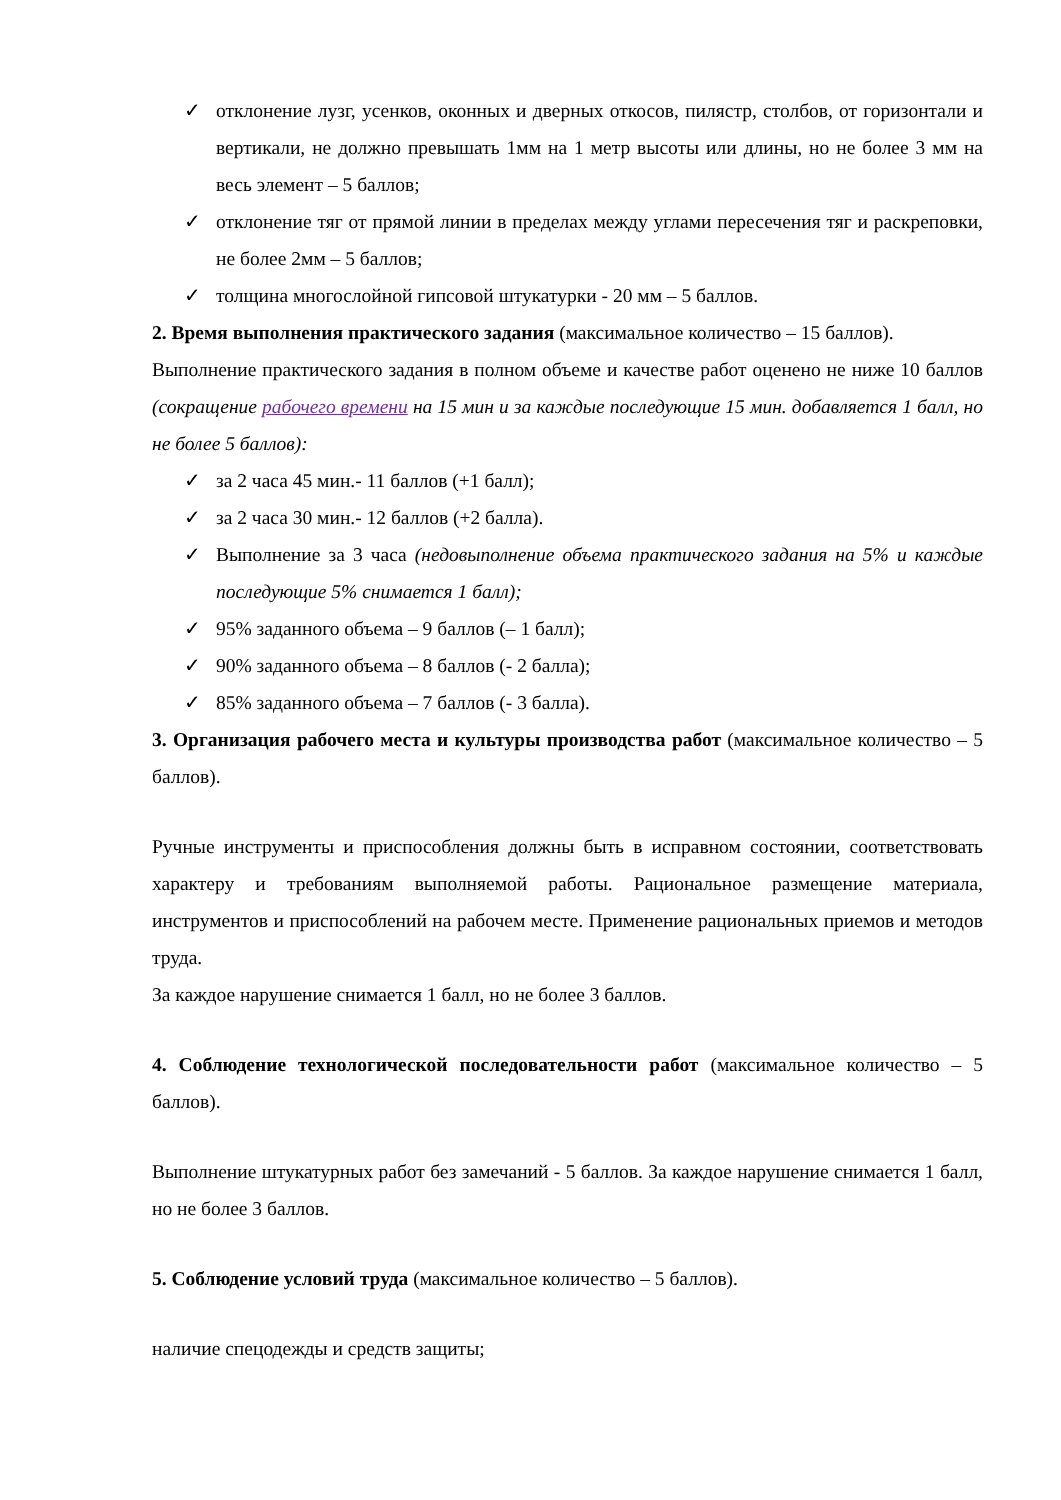✓ отклонение лузг, усенков, оконных и дверных откосов, пилястр, столбов, от горизонтали и вертикали, не должно превышать 1мм на 1 метр высоты или длины, но не более 3 мм на весь элемент – 5 баллов;
✓ отклонение тяг от прямой линии в пределах между углами пересечения тяг и раскреповки, не более 2мм – 5 баллов;
✓ толщина многослойной гипсовой штукатурки - 20 мм – 5 баллов.
2. Время выполнения практического задания (максимальное количество – 15 баллов).
Выполнение практического задания в полном объеме и качестве работ оценено не ниже 10 баллов (сокращение рабочего времени на 15 мин и за каждые последующие 15 мин. добавляется 1 балл, но не более 5 баллов):
✓ за 2 часа 45 мин.- 11 баллов (+1 балл);
✓ за 2 часа 30 мин.- 12 баллов (+2 балла).
✓ Выполнение за 3 часа (недовыполнение объема практического задания на 5% и каждые последующие 5% снимается 1 балл);
✓ 95% заданного объема – 9 баллов (– 1 балл);
✓ 90% заданного объема – 8 баллов (- 2 балла);
✓ 85% заданного объема – 7 баллов (- 3 балла).
3. Организация рабочего места и культуры производства работ (максимальное количество – 5 баллов).
Ручные инструменты и приспособления должны быть в исправном состоянии, соответствовать характеру и требованиям выполняемой работы. Рациональное размещение материала, инструментов и приспособлений на рабочем месте. Применение рациональных приемов и методов труда.
За каждое нарушение снимается 1 балл, но не более 3 баллов.
4. Соблюдение технологической последовательности работ (максимальное количество – 5 баллов).
Выполнение штукатурных работ без замечаний - 5 баллов. За каждое нарушение снимается 1 балл, но не более 3 баллов.
5. Соблюдение условий труда (максимальное количество – 5 баллов).
наличие спецодежды и средств защиты;